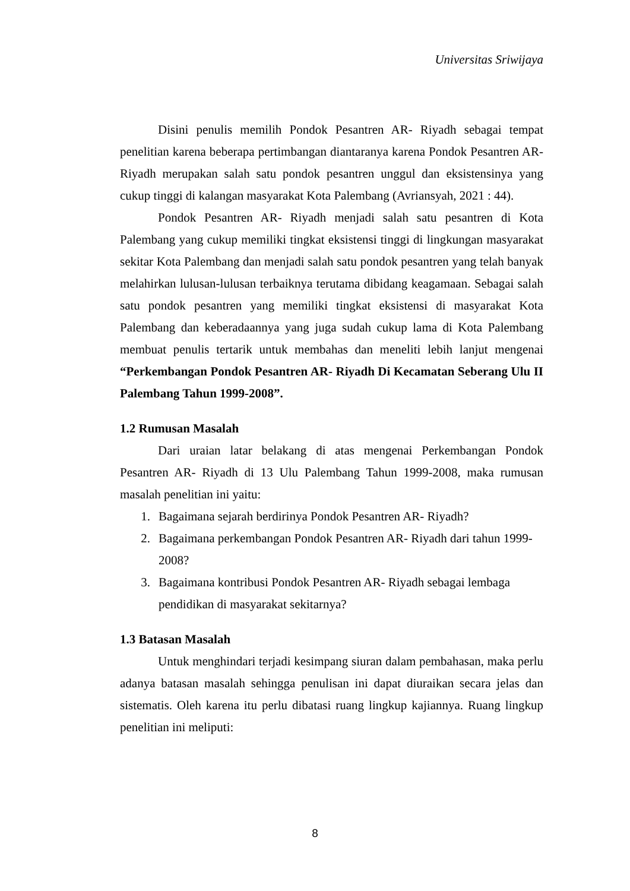Universitas Sriwijaya
Disini penulis memilih Pondok Pesantren AR- Riyadh sebagai tempat penelitian karena beberapa pertimbangan diantaranya karena Pondok Pesantren AR- Riyadh merupakan salah satu pondok pesantren unggul dan eksistensinya yang cukup tinggi di kalangan masyarakat Kota Palembang (Avriansyah, 2021 : 44).
Pondok Pesantren AR- Riyadh menjadi salah satu pesantren di Kota Palembang yang cukup memiliki tingkat eksistensi tinggi di lingkungan masyarakat sekitar Kota Palembang dan menjadi salah satu pondok pesantren yang telah banyak melahirkan lulusan-lulusan terbaiknya terutama dibidang keagamaan. Sebagai salah satu pondok pesantren yang memiliki tingkat eksistensi di masyarakat Kota Palembang dan keberadaannya yang juga sudah cukup lama di Kota Palembang membuat penulis tertarik untuk membahas dan meneliti lebih lanjut mengenai “Perkembangan Pondok Pesantren AR- Riyadh Di Kecamatan Seberang Ulu II Palembang Tahun 1999-2008”.
1.2 Rumusan Masalah
Dari uraian latar belakang di atas mengenai Perkembangan Pondok Pesantren AR- Riyadh di 13 Ulu Palembang Tahun 1999-2008, maka rumusan masalah penelitian ini yaitu:
1. Bagaimana sejarah berdirinya Pondok Pesantren AR- Riyadh?
2. Bagaimana perkembangan Pondok Pesantren AR- Riyadh dari tahun 1999-2008?
3. Bagaimana kontribusi Pondok Pesantren AR- Riyadh sebagai lembaga pendidikan di masyarakat sekitarnya?
1.3 Batasan Masalah
Untuk menghindari terjadi kesimpang siuran dalam pembahasan, maka perlu adanya batasan masalah sehingga penulisan ini dapat diuraikan secara jelas dan sistematis. Oleh karena itu perlu dibatasi ruang lingkup kajiannya. Ruang lingkup penelitian ini meliputi:
8